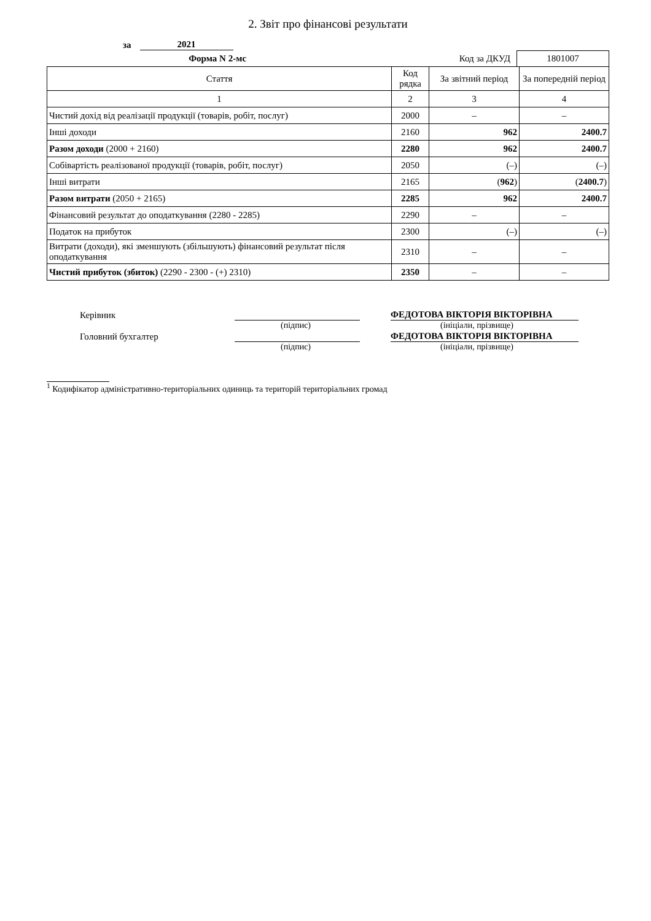2. Звіт про фінансові результати
за 2021
Форма N 2-мс Код за ДКУД
1801007
| Стаття | Код рядка | За звітний період | За попередній період |
| --- | --- | --- | --- |
| 1 | 2 | 3 | 4 |
| Чистий дохід від реалізації продукції (товарів, робіт, послуг) | 2000 | – | – |
| Інші доходи | 2160 | 962 | 2400.7 |
| Разом доходи (2000 + 2160) | 2280 | 962 | 2400.7 |
| Собівартість реалізованої продукції (товарів, робіт, послуг) | 2050 | (–) | (–) |
| Інші витрати | 2165 | ( 962 ) | ( 2400.7 ) |
| Разом витрати (2050 + 2165) | 2285 | 962 | 2400.7 |
| Фінансовий результат до оподаткування (2280 - 2285) | 2290 | – | – |
| Податок на прибуток | 2300 | (–) | (–) |
| Витрати (доходи), які зменшують (збільшують) фінансовий результат після оподаткування | 2310 | – | – |
| Чистий прибуток (збиток) (2290 - 2300 - (+) 2310) | 2350 | – | – |
Керівник
ФЕДОТОВА ВІКТОРІЯ ВІКТОРІВНА
(підпис) (ініціали, прізвище)
Головний бухгалтер
ФЕДОТОВА ВІКТОРІЯ ВІКТОРІВНА
(підпис) (ініціали, прізвище)
<sup>1</sup> Кодифікатор адміністративно-територіальних одиниць та територій територіальних громад